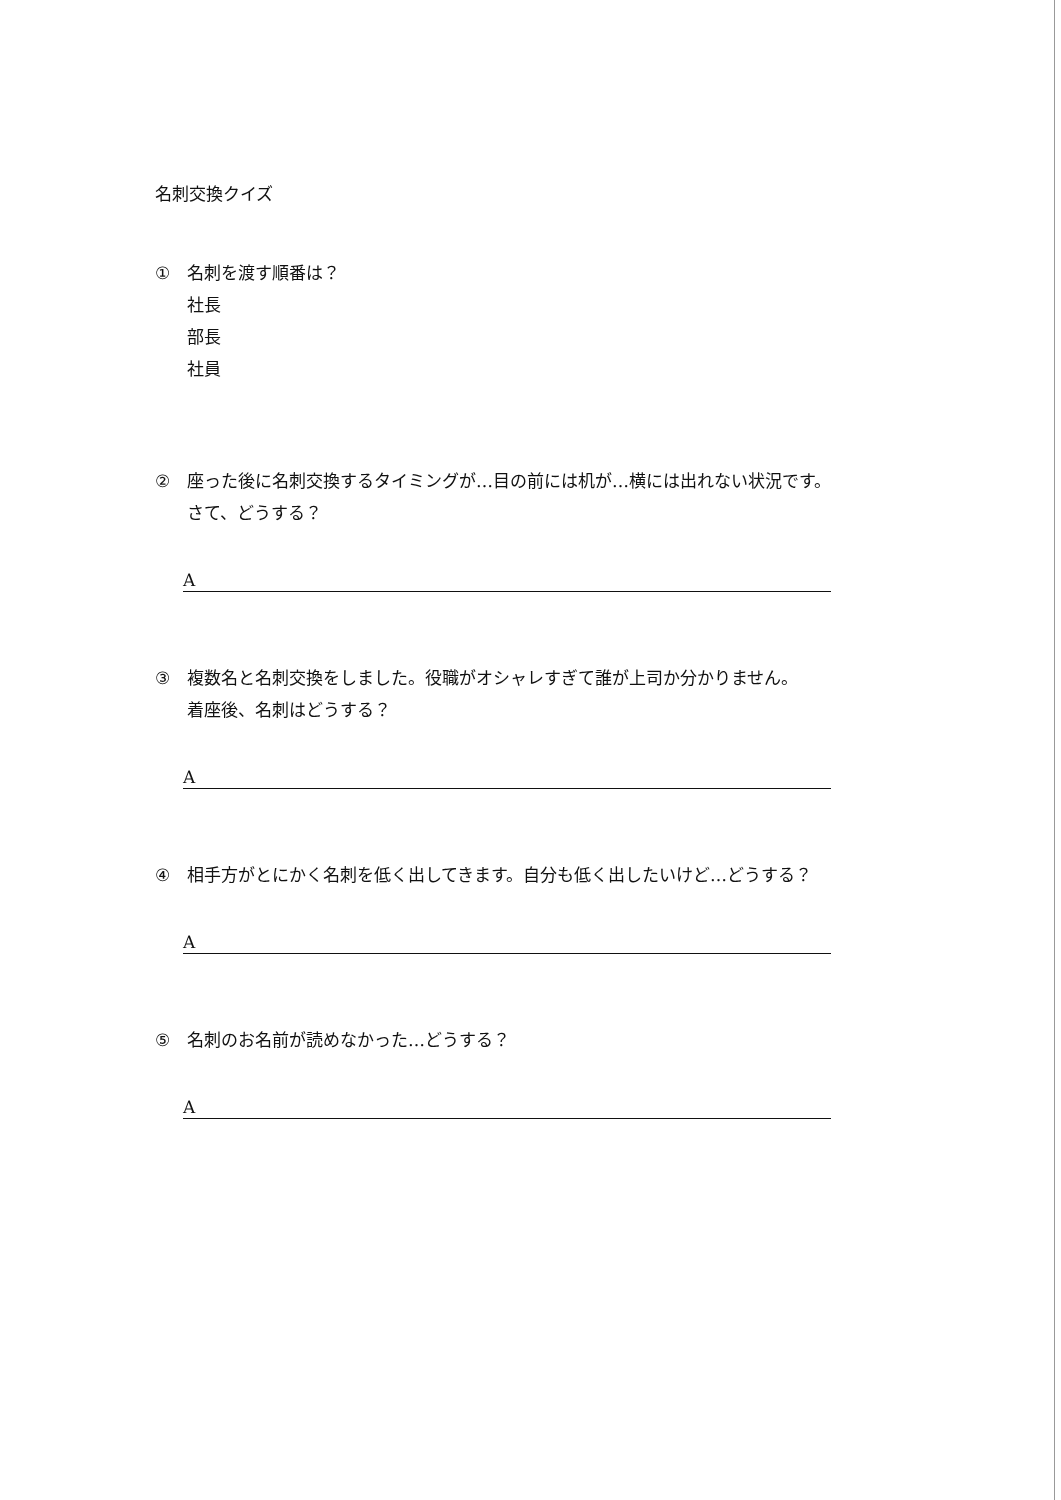名刺交換クイズ
① 名刺を渡す順番は？
社長
部長
社員
② 座った後に名刺交換するタイミングが…目の前には机が…横には出れない状況です。
さて、どうする？
A
③ 複数名と名刺交換をしました。役職がオシャレすぎて誰が上司か分かりません。
着座後、名刺はどうする？
A
④ 相手方がとにかく名刺を低く出してきます。自分も低く出したいけど…どうする？
A
⑤ 名刺のお名前が読めなかった…どうする？
A